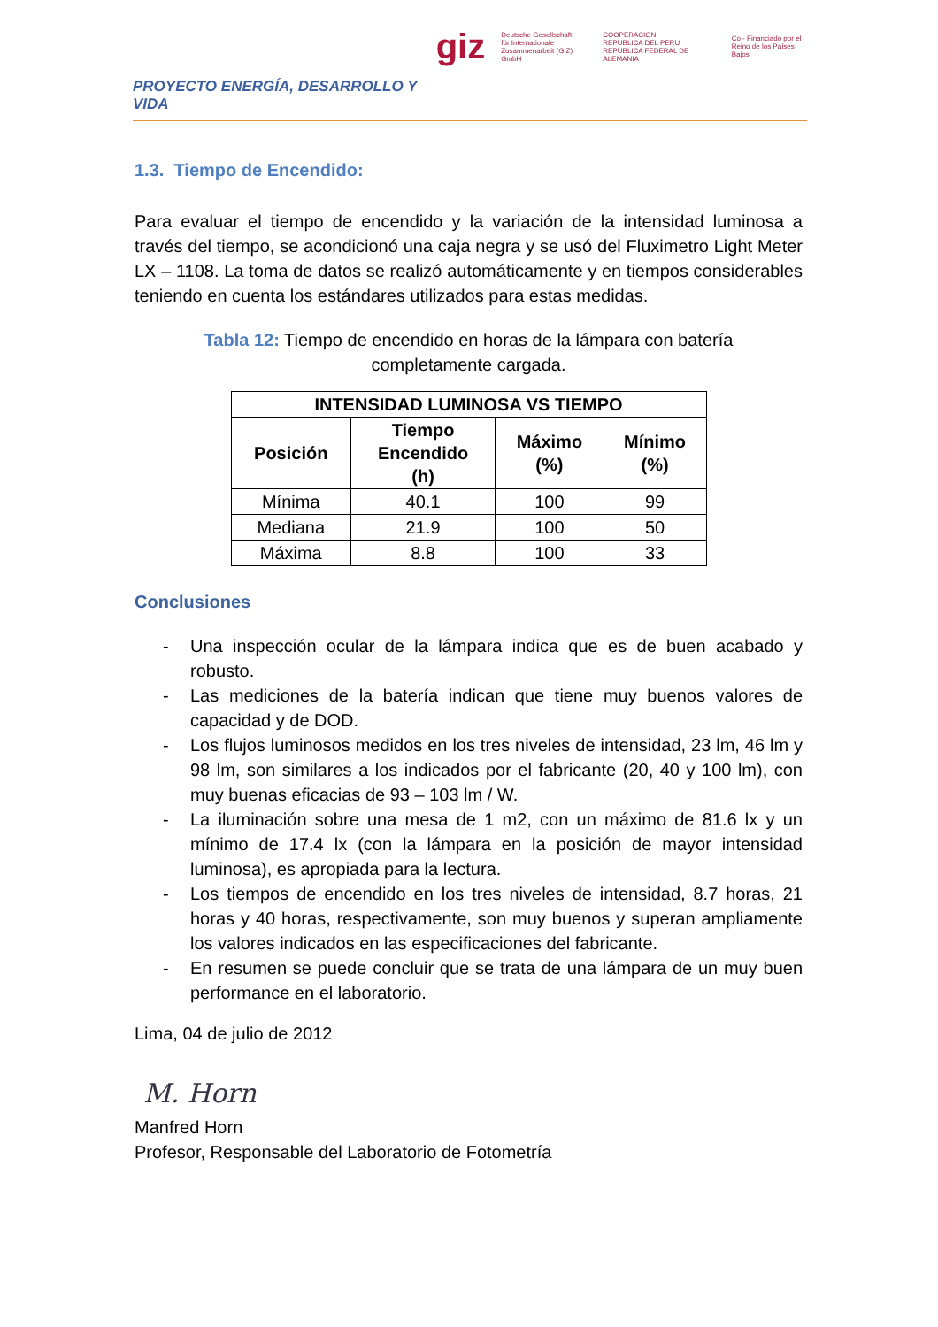PROYECTO ENERGÍA, DESARROLLO Y VIDA
giz Deutsche Gesellschaft
für Internationale
Zusammenarbeit (GIZ) GmbH COOPERACION
REPUBLICA DEL PERU
REPUBLICA FEDERAL DE ALEMANIA Co - Financiado por el
Reino de los Países Bajos
1.3. Tiempo de Encendido:
Para evaluar el tiempo de encendido y la variación de la intensidad luminosa a través del tiempo, se acondicionó una caja negra y se usó del Fluximetro Light Meter LX – 1108. La toma de datos se realizó automáticamente y en tiempos considerables teniendo en cuenta los estándares utilizados para estas medidas.
Tabla 12: Tiempo de encendido en horas de la lámpara con batería
completamente cargada.
| INTENSIDAD LUMINOSA VS TIEMPO | | | |
| --- | --- | --- | --- |
| Posición | Tiempo Encendido (h) | Máximo (%) | Mínimo (%) |
| Mínima | 40.1 | 100 | 99 |
| Mediana | 21.9 | 100 | 50 |
| Máxima | 8.8 | 100 | 33 |
Conclusiones
- Una inspección ocular de la lámpara indica que es de buen acabado y robusto.
- Las mediciones de la batería indican que tiene muy buenos valores de capacidad y de DOD.
- Los flujos luminosos medidos en los tres niveles de intensidad, 23 lm, 46 lm y 98 lm, son similares a los indicados por el fabricante (20, 40 y 100 lm), con muy buenas eficacias de 93 – 103 lm / W.
- La iluminación sobre una mesa de 1 m2, con un máximo de 81.6 lx y un mínimo de 17.4 lx (con la lámpara en la posición de mayor intensidad luminosa), es apropiada para la lectura.
- Los tiempos de encendido en los tres niveles de intensidad, 8.7 horas, 21 horas y 40 horas, respectivamente, son muy buenos y superan ampliamente los valores indicados en las especificaciones del fabricante.
- En resumen se puede concluir que se trata de una lámpara de un muy buen performance en el laboratorio.
Lima, 04 de julio de 2012
M. Horn
Manfred Horn
Profesor, Responsable del Laboratorio de Fotometría